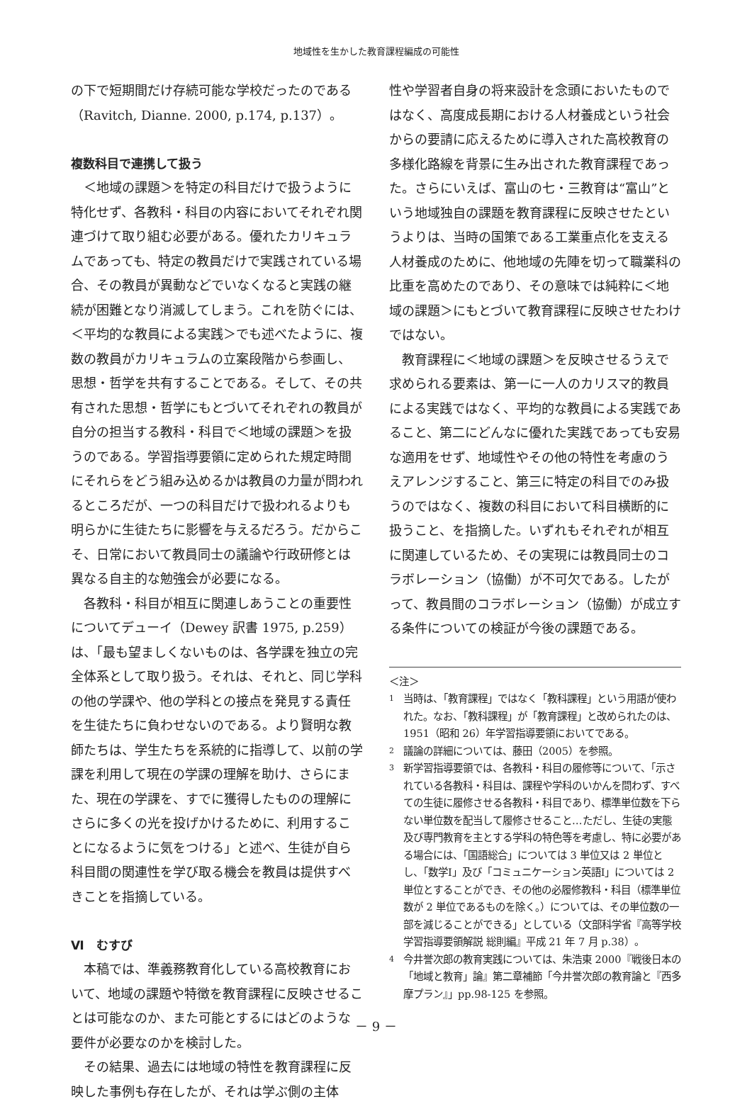地域性を生かした教育課程編成の可能性
の下で短期間だけ存続可能な学校だったのである（Ravitch, Dianne. 2000, p.174, p.137）。
複数科目で連携して扱う
＜地域の課題＞を特定の科目だけで扱うように特化せず、各教科・科目の内容においてそれぞれ関連づけて取り組む必要がある。優れたカリキュラムであっても、特定の教員だけで実践されている場合、その教員が異動などでいなくなると実践の継続が困難となり消滅してしまう。これを防ぐには、＜平均的な教員による実践＞でも述べたように、複数の教員がカリキュラムの立案段階から参画し、思想・哲学を共有することである。そして、その共有された思想・哲学にもとづいてそれぞれの教員が自分の担当する教科・科目で＜地域の課題＞を扱うのである。学習指導要領に定められた規定時間にそれらをどう組み込めるかは教員の力量が問われるところだが、一つの科目だけで扱われるよりも明らかに生徒たちに影響を与えるだろう。だからこそ、日常において教員同士の議論や行政研修とは異なる自主的な勉強会が必要になる。
各教科・科目が相互に関連しあうことの重要性についてデューイ（Dewey 訳書 1975, p.259）は、「最も望ましくないものは、各学課を独立の完全体系として取り扱う。それは、それと、同じ学科の他の学課や、他の学科との接点を発見する責任を生徒たちに負わせないのである。より賢明な教師たちは、学生たちを系統的に指導して、以前の学課を利用して現在の学課の理解を助け、さらにまた、現在の学課を、すでに獲得したものの理解にさらに多くの光を投げかけるために、利用することになるように気をつける」と述べ、生徒が自ら科目間の関連性を学び取る機会を教員は提供すべきことを指摘している。
Ⅵ　むすび
本稿では、準義務教育化している高校教育において、地域の課題や特徴を教育課程に反映させることは可能なのか、また可能とするにはどのような要件が必要なのかを検討した。
その結果、過去には地域の特性を教育課程に反映した事例も存在したが、それは学ぶ側の主体
性や学習者自身の将来設計を念頭においたものではなく、高度成長期における人材養成という社会からの要請に応えるために導入された高校教育の多様化路線を背景に生み出された教育課程であった。さらにいえば、富山の七・三教育は“富山”という地域独自の課題を教育課程に反映させたというよりは、当時の国策である工業重点化を支える人材養成のために、他地域の先陣を切って職業科の比重を高めたのであり、その意味では純粋に＜地域の課題＞にもとづいて教育課程に反映させたわけではない。
教育課程に＜地域の課題＞を反映させるうえで求められる要素は、第一に一人のカリスマ的教員による実践ではなく、平均的な教員による実践であること、第二にどんなに優れた実践であっても安易な適用をせず、地域性やその他の特性を考慮のうえアレンジすること、第三に特定の科目でのみ扱うのではなく、複数の科目において科目横断的に扱うこと、を指摘した。いずれもそれぞれが相互に関連しているため、その実現には教員同士のコラボレーション（協働）が不可欠である。したがって、教員間のコラボレーション（協働）が成立する条件についての検証が今後の課題である。
＜注＞
1
当時は、「教育課程」ではなく「教科課程」という用語が使われた。なお、「教科課程」が「教育課程」と改められたのは、1951（昭和 26）年学習指導要領においてである。
2
議論の詳細については、藤田（2005）を参照。
3
新学習指導要領では、各教科・科目の履修等について、「示されている各教科・科目は、課程や学科のいかんを問わず、すべての生徒に履修させる各教科・科目であり、標準単位数を下らない単位数を配当して履修させること…ただし、生徒の実態及び専門教育を主とする学科の特色等を考慮し、特に必要がある場合には、「国語総合」については 3 単位又は 2 単位とし、「数学Ⅰ」及び「コミュニケーション英語Ⅰ」については 2 単位とすることができ、その他の必履修教科・科目（標準単位数が 2 単位であるものを除く。）については、その単位数の一部を減じることができる」としている（文部科学省『高等学校学習指導要領解説 総則編』平成 21 年 7 月 p.38）。
4
今井誉次郎の教育実践については、朱浩東 2000『戦後日本の「地域と教育」論』第二章補節「今井誉次郎の教育論と『西多摩プラン』」pp.98-125 を参照。
－ 9 －